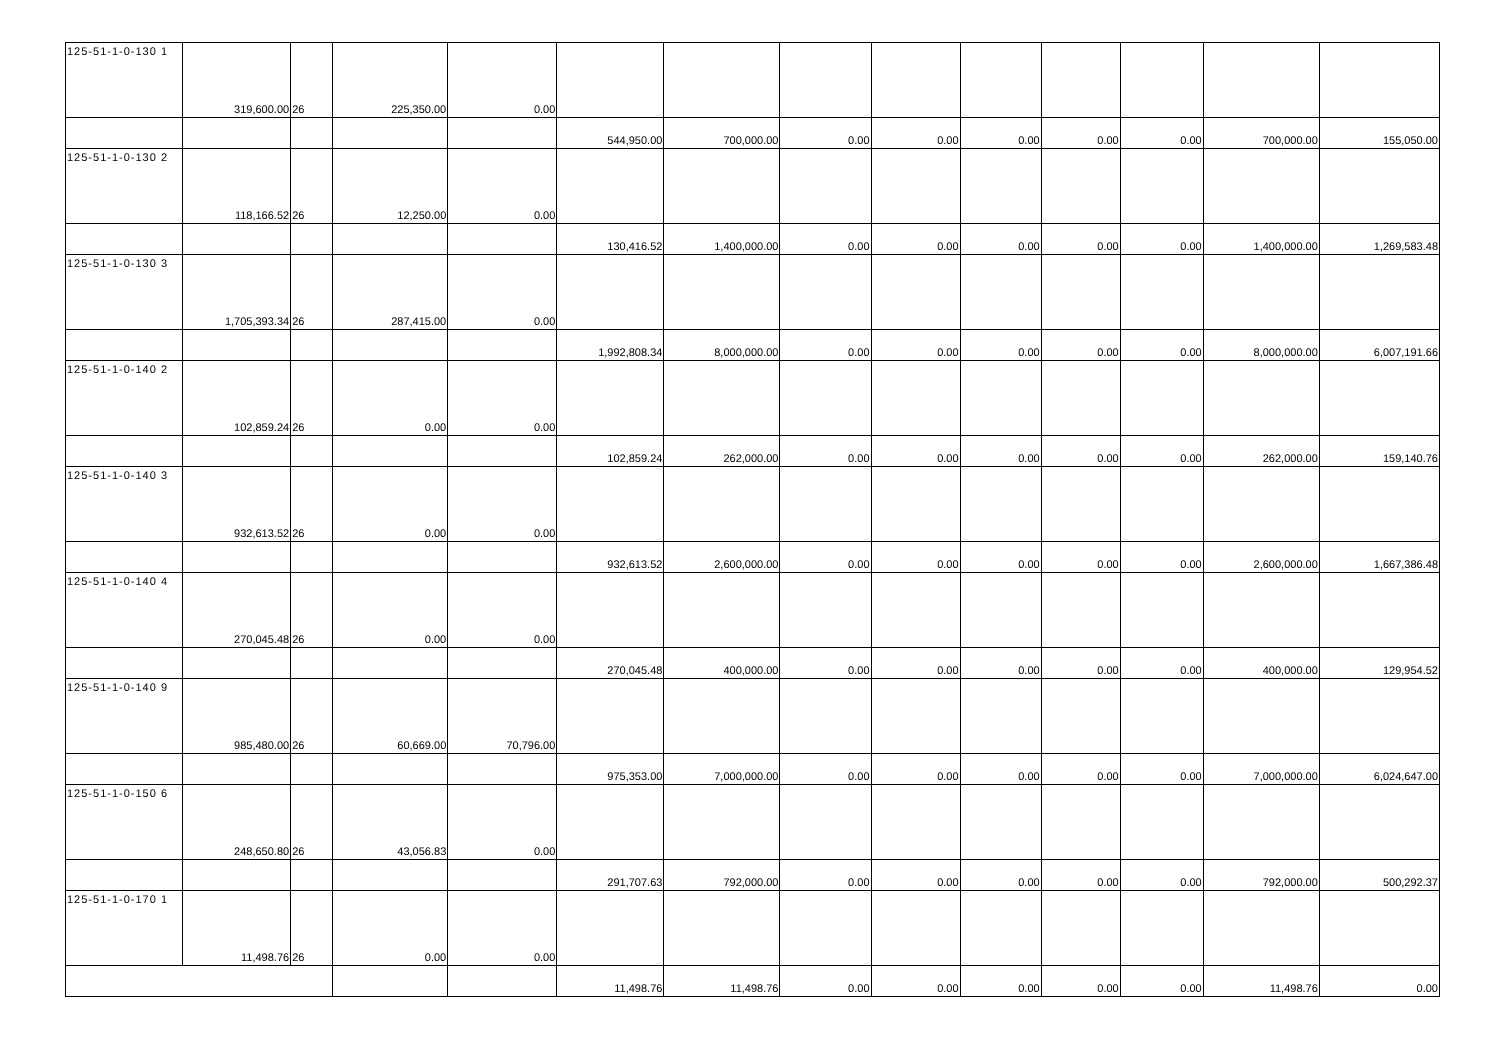| 125-51-1-0-130 1 | 319,600.00 | 26 | 225,350.00 | 0.00 | | | | | | | | | |
| | | | | | 544,950.00 | 700,000.00 | 0.00 | 0.00 | 0.00 | 0.00 | 0.00 | 700,000.00 | 155,050.00 |
| 125-51-1-0-130 2 | 118,166.52 | 26 | 12,250.00 | 0.00 | | | | | | | | | |
| | | | | | 130,416.52 | 1,400,000.00 | 0.00 | 0.00 | 0.00 | 0.00 | 0.00 | 1,400,000.00 | 1,269,583.48 |
| 125-51-1-0-130 3 | 1,705,393.34 | 26 | 287,415.00 | 0.00 | | | | | | | | | |
| | | | | | 1,992,808.34 | 8,000,000.00 | 0.00 | 0.00 | 0.00 | 0.00 | 0.00 | 8,000,000.00 | 6,007,191.66 |
| 125-51-1-0-140 2 | 102,859.24 | 26 | 0.00 | 0.00 | | | | | | | | | |
| | | | | | 102,859.24 | 262,000.00 | 0.00 | 0.00 | 0.00 | 0.00 | 0.00 | 262,000.00 | 159,140.76 |
| 125-51-1-0-140 3 | 932,613.52 | 26 | 0.00 | 0.00 | | | | | | | | | |
| | | | | | 932,613.52 | 2,600,000.00 | 0.00 | 0.00 | 0.00 | 0.00 | 0.00 | 2,600,000.00 | 1,667,386.48 |
| 125-51-1-0-140 4 | 270,045.48 | 26 | 0.00 | 0.00 | | | | | | | | | |
| | | | | | 270,045.48 | 400,000.00 | 0.00 | 0.00 | 0.00 | 0.00 | 0.00 | 400,000.00 | 129,954.52 |
| 125-51-1-0-140 9 | 985,480.00 | 26 | 60,669.00 | 70,796.00 | | | | | | | | | |
| | | | | | 975,353.00 | 7,000,000.00 | 0.00 | 0.00 | 0.00 | 0.00 | 0.00 | 7,000,000.00 | 6,024,647.00 |
| 125-51-1-0-150 6 | 248,650.80 | 26 | 43,056.83 | 0.00 | | | | | | | | | |
| | | | | | 291,707.63 | 792,000.00 | 0.00 | 0.00 | 0.00 | 0.00 | 0.00 | 792,000.00 | 500,292.37 |
| 125-51-1-0-170 1 | 11,498.76 | 26 | 0.00 | 0.00 | | | | | | | | | |
| | | | | | 11,498.76 | 11,498.76 | 0.00 | 0.00 | 0.00 | 0.00 | 0.00 | 11,498.76 | 0.00 |